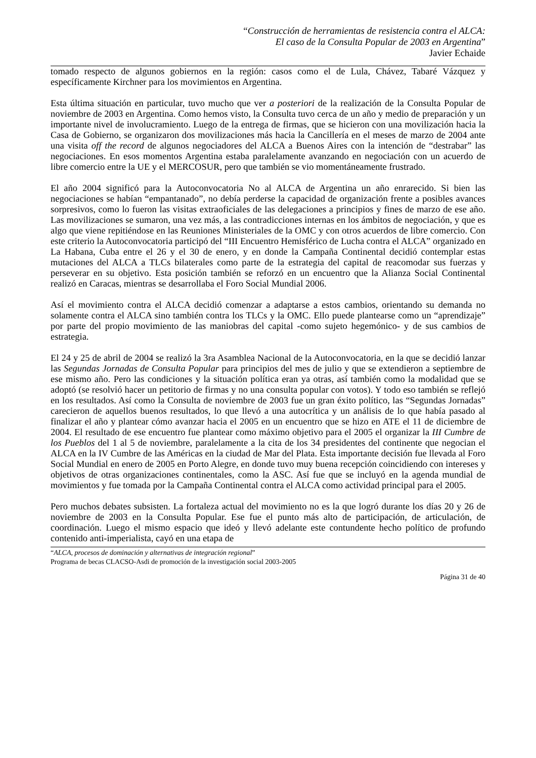“Construcción de herramientas de resistencia contra el ALCA:
El caso de la Consulta Popular de 2003 en Argentina”
Javier Echaide
tomado respecto de algunos gobiernos en la región: casos como el de Lula, Chávez, Tabaré Vázquez y específicamente Kirchner para los movimientos en Argentina.
Esta última situación en particular, tuvo mucho que ver a posteriori de la realización de la Consulta Popular de noviembre de 2003 en Argentina. Como hemos visto, la Consulta tuvo cerca de un año y medio de preparación y un importante nivel de involucramiento. Luego de la entrega de firmas, que se hicieron con una movilización hacia la Casa de Gobierno, se organizaron dos movilizaciones más hacia la Cancillería en el meses de marzo de 2004 ante una visita off the record de algunos negociadores del ALCA a Buenos Aires con la intención de “destrabar” las negociaciones. En esos momentos Argentina estaba paralelamente avanzando en negociación con un acuerdo de libre comercio entre la UE y el MERCOSUR, pero que también se vio momentáneamente frustrado.
El año 2004 significó para la Autoconvocatoria No al ALCA de Argentina un año enrarecido. Si bien las negociaciones se habían “empantanado”, no debía perderse la capacidad de organización frente a posibles avances sorpresivos, como lo fueron las visitas extraoficiales de las delegaciones a principios y fines de marzo de ese año. Las movilizaciones se sumaron, una vez más, a las contradicciones internas en los ámbitos de negociación, y que es algo que viene repitiéndose en las Reuniones Ministeriales de la OMC y con otros acuerdos de libre comercio. Con este criterio la Autoconvocatoria participó del “III Encuentro Hemisférico de Lucha contra el ALCA” organizado en La Habana, Cuba entre el 26 y el 30 de enero, y en donde la Campaña Continental decidió contemplar estas mutaciones del ALCA a TLCs bilaterales como parte de la estrategia del capital de reacomodar sus fuerzas y perseverar en su objetivo. Esta posición también se reforzó en un encuentro que la Alianza Social Continental realizó en Caracas, mientras se desarrollaba el Foro Social Mundial 2006.
Así el movimiento contra el ALCA decidió comenzar a adaptarse a estos cambios, orientando su demanda no solamente contra el ALCA sino también contra los TLCs y la OMC. Ello puede plantearse como un “aprendizaje” por parte del propio movimiento de las maniobras del capital -como sujeto hegemónico- y de sus cambios de estrategia.
El 24 y 25 de abril de 2004 se realizó la 3ra Asamblea Nacional de la Autoconvocatoria, en la que se decidió lanzar las Segundas Jornadas de Consulta Popular para principios del mes de julio y que se extendieron a septiembre de ese mismo año. Pero las condiciones y la situación política eran ya otras, así también como la modalidad que se adoptó (se resolvió hacer un petitorio de firmas y no una consulta popular con votos). Y todo eso también se reflejó en los resultados. Así como la Consulta de noviembre de 2003 fue un gran éxito político, las “Segundas Jornadas” carecieron de aquellos buenos resultados, lo que llevó a una autocrítica y un análisis de lo que había pasado al finalizar el año y plantear cómo avanzar hacia el 2005 en un encuentro que se hizo en ATE el 11 de diciembre de 2004. El resultado de ese encuentro fue plantear como máximo objetivo para el 2005 el organizar la III Cumbre de los Pueblos del 1 al 5 de noviembre, paralelamente a la cita de los 34 presidentes del continente que negocian el ALCA en la IV Cumbre de las Américas en la ciudad de Mar del Plata. Esta importante decisión fue llevada al Foro Social Mundial en enero de 2005 en Porto Alegre, en donde tuvo muy buena recepción coincidiendo con intereses y objetivos de otras organizaciones continentales, como la ASC. Así fue que se incluyó en la agenda mundial de movimientos y fue tomada por la Campaña Continental contra el ALCA como actividad principal para el 2005.
Pero muchos debates subsisten. La fortaleza actual del movimiento no es la que logró durante los días 20 y 26 de noviembre de 2003 en la Consulta Popular. Ese fue el punto más alto de participación, de articulación, de coordinación. Luego el mismo espacio que ideó y llevó adelante este contundente hecho político de profundo contenido anti-imperialista, cayó en una etapa de
“ALCA, procesos de dominación y alternativas de integración regional”
Programa de becas CLACSO-Asdi de promoción de la investigación social 2003-2005
Página 31 de 40